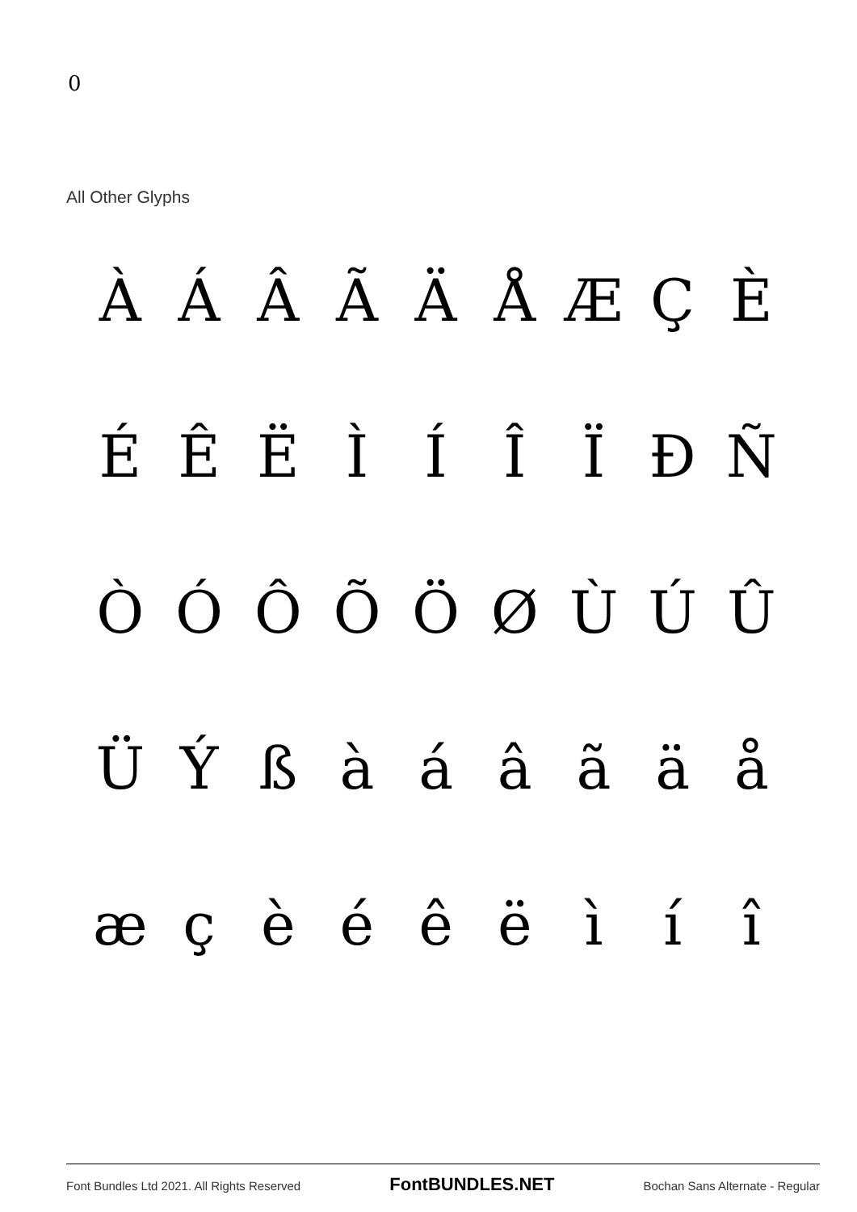0
All Other Glyphs
ÀÁÂÃÄÅÆÇÈ
ÉÊËÌÍÎÏÐÑ
ÒÓÔÕÖØÙÚÛ
ÜÝßàáâãäå
æçèéêëìíî
Font Bundles Ltd 2021. All Rights Reserved FontBUNDLES.NET Bochan Sans Alternate - Regular